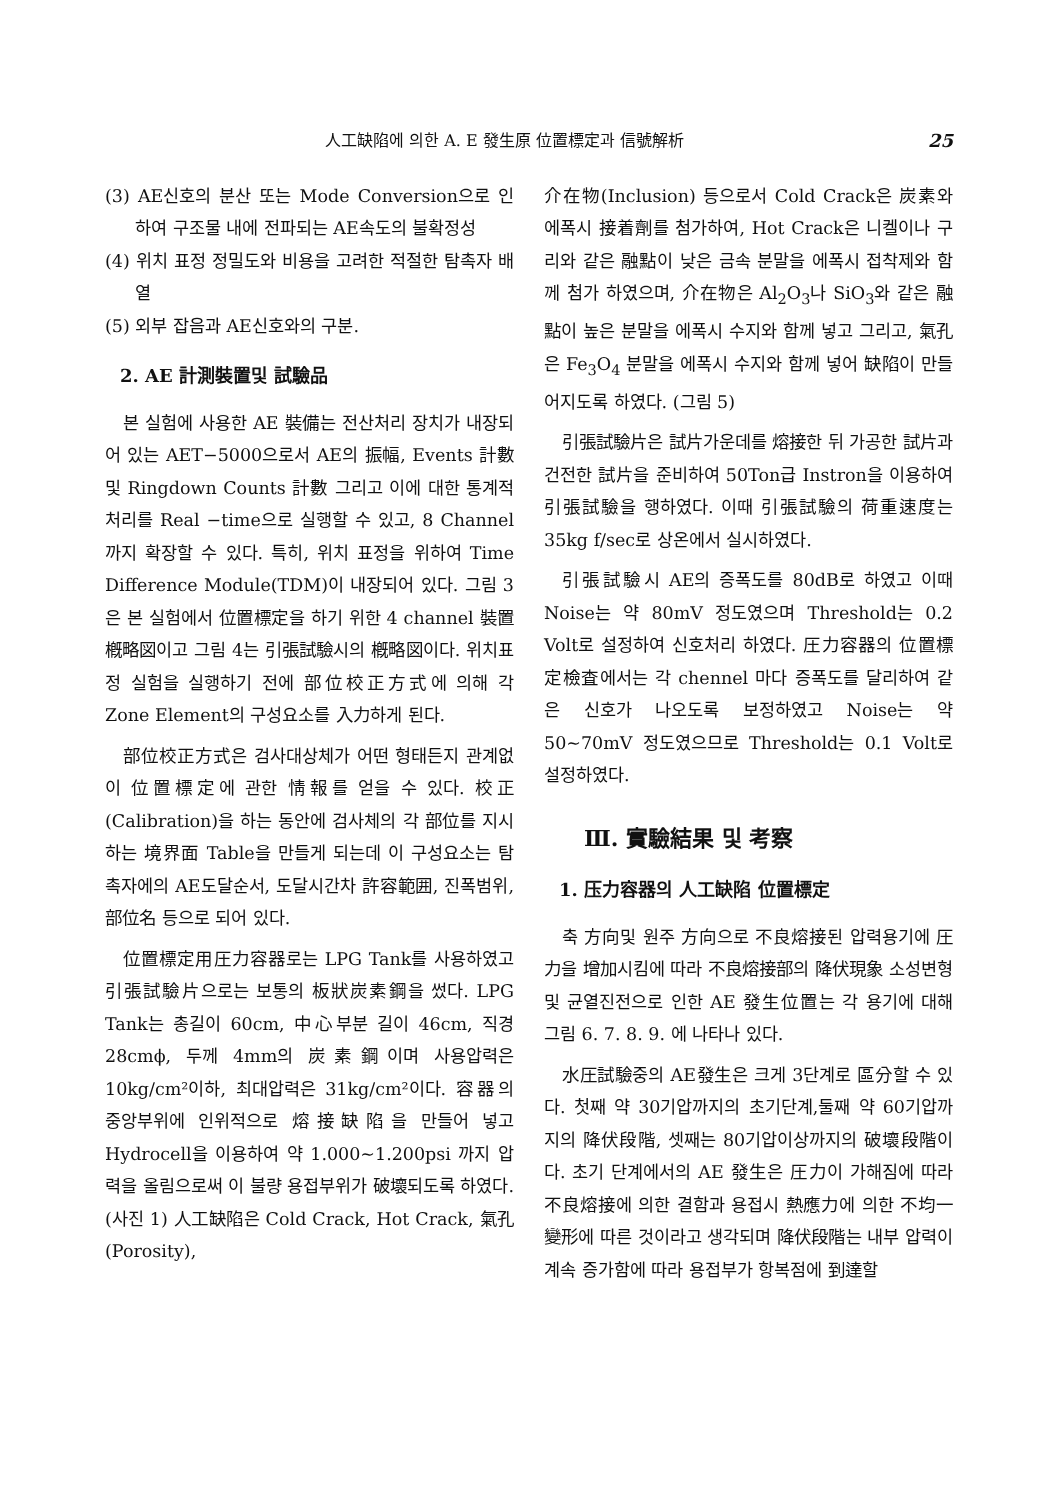人工缺陷에 의한 A. E 發生原 位置標定과 信號解析 25
(3) AE신호의 분산 또는 Mode Conversion으로 인하여 구조물 내에 전파되는 AE속도의 불확정성
(4) 위치 표정 정밀도와 비용을 고려한 적절한 탐촉자 배열
(5) 외부 잡음과 AE신호와의 구분.
2. AE 計測裝置및 試驗品
본 실험에 사용한 AE 裝備는 전산처리 장치가 내장되어 있는 AET−5000으로서 AE의 振幅, Events 計數및 Ringdown Counts 計數 그리고 이에 대한 통계적 처리를 Real −time으로 실행할 수 있고, 8 Channel 까지 확장할 수 있다. 특히, 위치 표정을 위하여 Time Difference Module(TDM)이 내장되어 있다. 그림 3은 본 실험에서 位置標定을 하기 위한 4 channel 裝置 槪略図이고 그림 4는 引張試驗시의 槪略図이다. 위치표정 실험을 실행하기 전에 部位校正方式에 의해 각 Zone Element의 구성요소를 入力하게 된다.
部位校正方式은 검사대상체가 어떤 형태든지 관계없이 位置標定에 관한 情報를 얻을 수 있다. 校正(Calibration)을 하는 동안에 검사체의 각 部位를 지시하는 境界面 Table을 만들게 되는데 이 구성요소는 탐촉자에의 AE도달순서, 도달시간차 許容範囲, 진폭범위, 部位名 등으로 되어 있다.
位置標定用圧力容器로는 LPG Tank를 사용하였고 引張試驗片으로는 보통의 板狀炭素鋼을 썼다. LPG Tank는 총길이 60cm, 中心부분 길이 46cm, 직경 28cmϕ, 두께 4mm의 炭素鋼이며 사용압력은 10kg/cm²이하, 최대압력은 31kg/cm²이다. 容器의 중앙부위에 인위적으로 熔接缺陷을 만들어 넣고 Hydrocell을 이용하여 약 1.000∼1.200psi 까지 압력을 올림으로써 이 불량 용접부위가 破壞되도록 하였다.(사진 1) 人工缺陷은 Cold Crack, Hot Crack, 氣孔(Porosity),
介在物(Inclusion) 등으로서 Cold Crack은 炭素와 에폭시 接着劑를 첨가하여, Hot Crack은 니켈이나 구리와 같은 融點이 낮은 금속 분말을 에폭시 접착제와 함께 첨가 하였으며, 介在物은 Al<sub>2</sub>O<sub>3</sub>나 SiO<sub>3</sub>와 같은 融點이 높은 분말을 에폭시 수지와 함께 넣고 그리고, 氣孔은 Fe<sub>3</sub>O<sub>4</sub> 분말을 에폭시 수지와 함께 넣어 缺陷이 만들어지도록 하였다. (그림 5)
引張試驗片은 試片가운데를 熔接한 뒤 가공한 試片과 건전한 試片을 준비하여 50Ton급 Instron을 이용하여 引張試驗을 행하였다. 이때 引張試驗의 荷重速度는 35kg f/sec로 상온에서 실시하였다.
引張試驗시 AE의 증폭도를 80dB로 하였고 이때 Noise는 약 80mV 정도였으며 Threshold는 0.2 Volt로 설정하여 신호처리 하였다. 圧力容器의 位置標定檢査에서는 각 chennel 마다 증폭도를 달리하여 같은 신호가 나오도록 보정하였고 Noise는 약 50∼70mV 정도였으므로 Threshold는 0.1 Volt로 설정하였다.
Ⅲ. 實驗結果 및 考察
1. 压力容器의 人工缺陷 位置標定
축 方向및 원주 方向으로 不良熔接된 압력용기에 圧力을 增加시킴에 따라 不良熔接部의 降伏現象 소성변형 및 균열진전으로 인한 AE 發生位置는 각 용기에 대해 그림 6. 7. 8. 9. 에 나타나 있다.
水圧試驗중의 AE發生은 크게 3단계로 區分할 수 있다. 첫째 약 30기압까지의 초기단계,둘째 약 60기압까지의 降伏段階, 셋째는 80기압이상까지의 破壞段階이다. 초기 단계에서의 AE 發生은 圧力이 가해짐에 따라 不良熔接에 의한 결함과 용접시 熱應力에 의한 不均一變形에 따른 것이라고 생각되며 降伏段階는 내부 압력이 계속 증가함에 따라 용접부가 항복점에 到達할